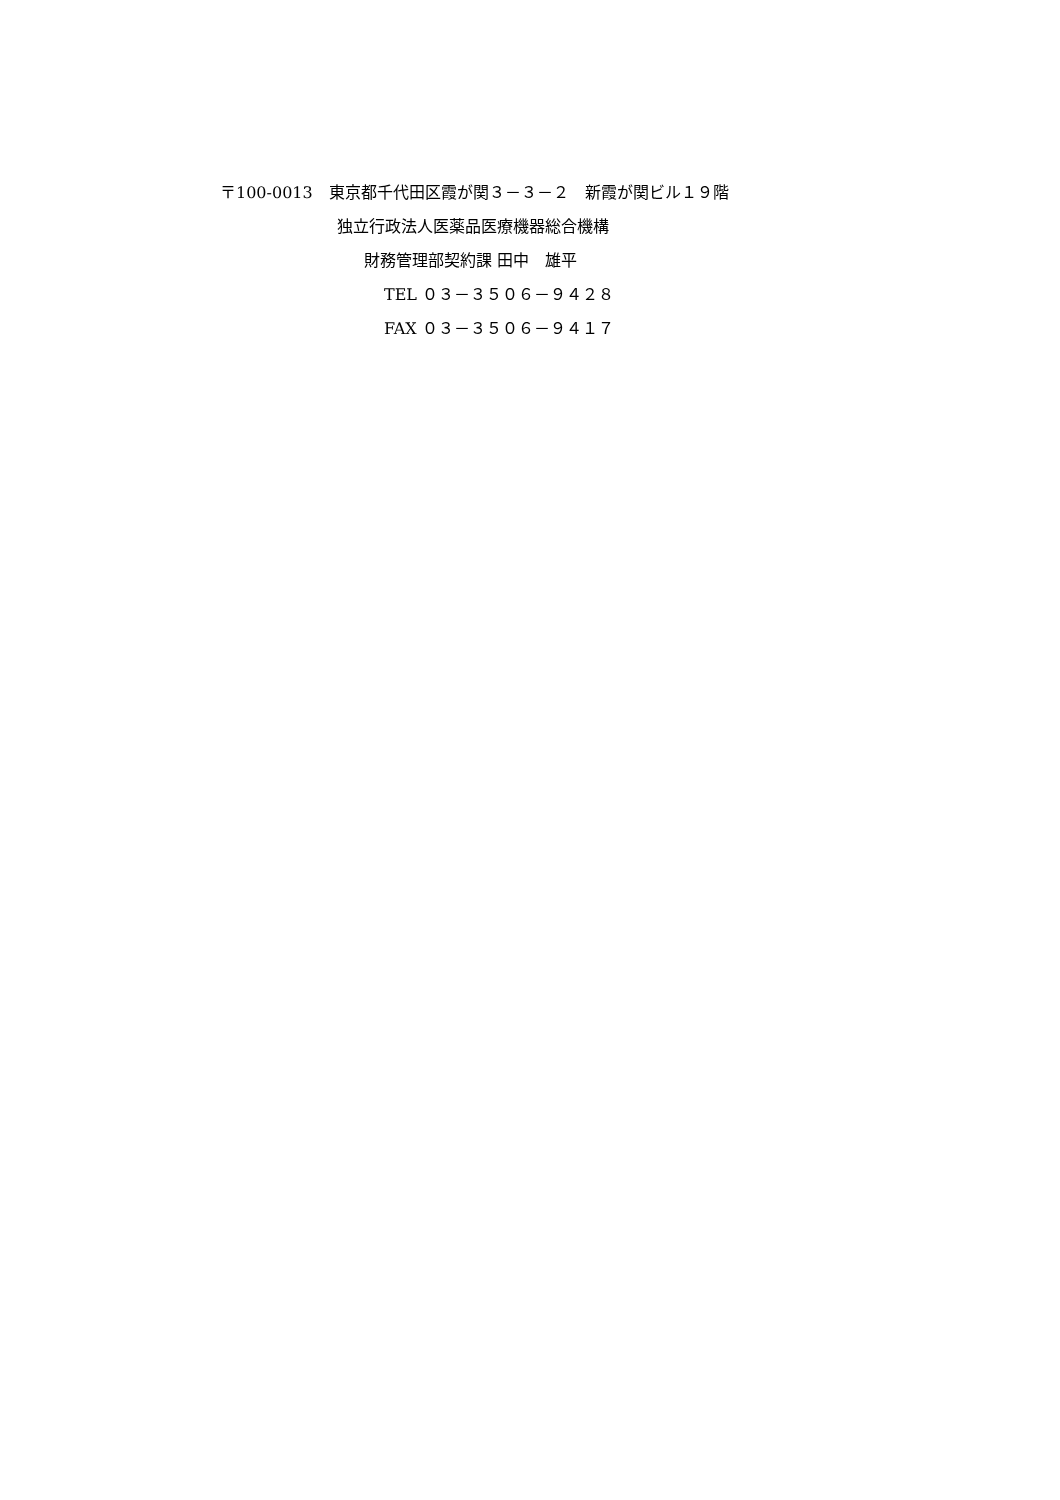〒100-0013　東京都千代田区霞が関３－３－２　新霞が関ビル１９階
独立行政法人医薬品医療機器総合機構
財務管理部契約課 田中　雄平
TEL ０３－３５０６－９４２８
FAX ０３－３５０６－９４１７